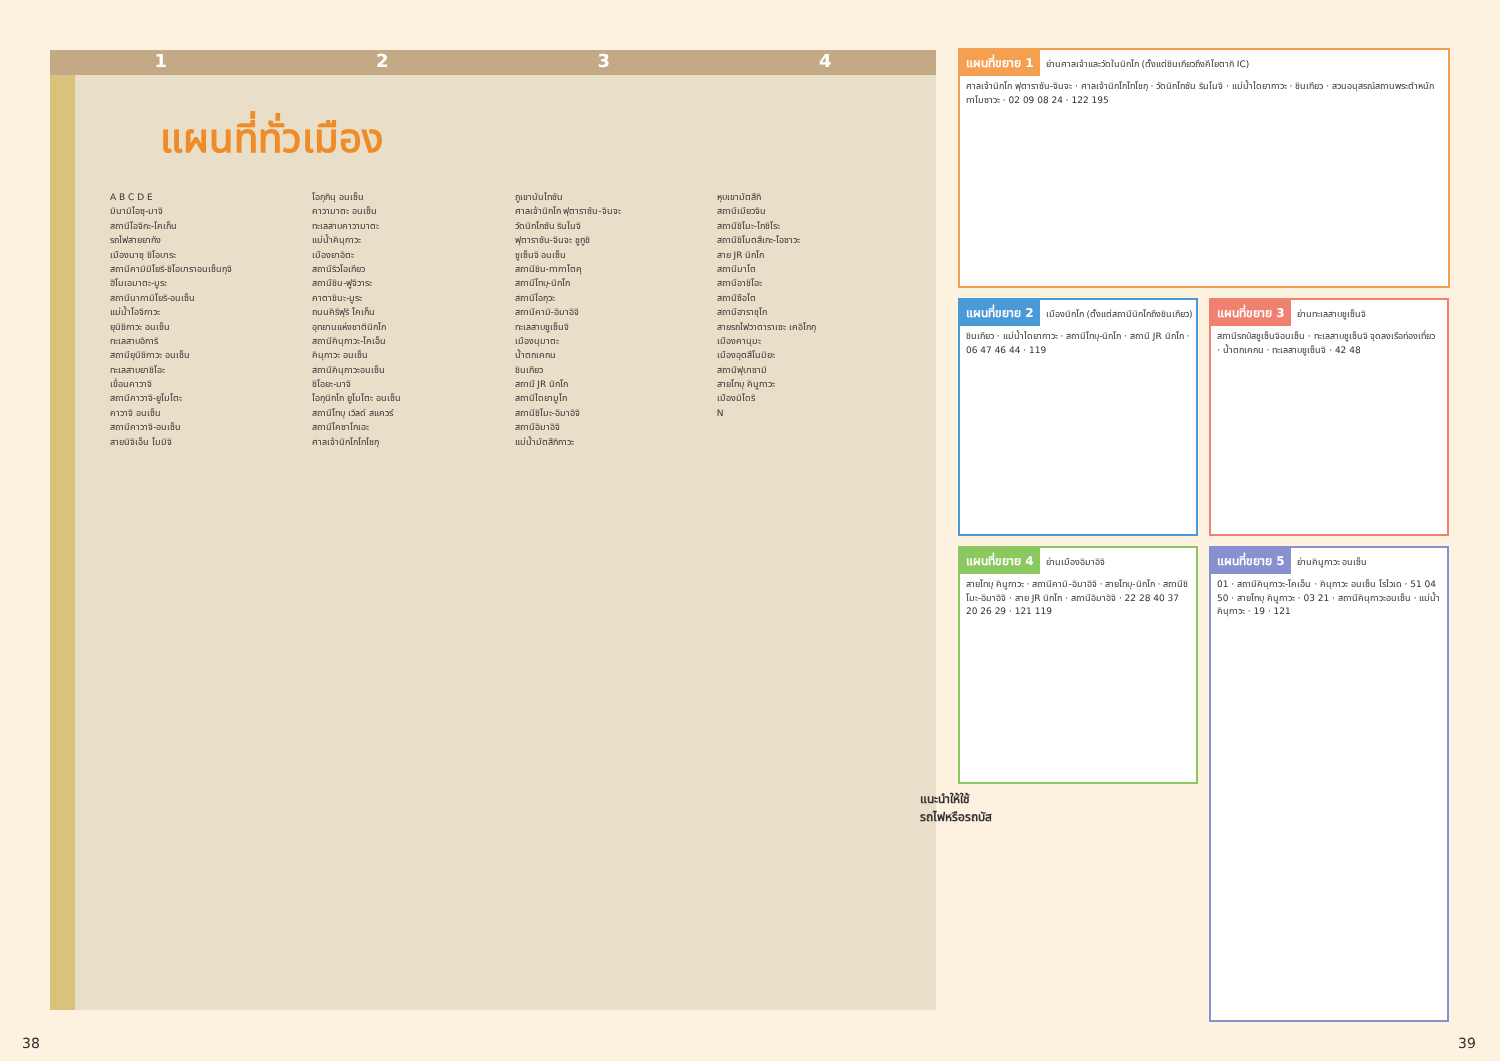1 2 3 4
แผนที่ทั่วเมือง
A B C D E
มินามิไอซุ-มาจิ
สถานีโอจิกะ-โคเก็น
รถไฟสายยากัง
เมืองนาซุ ชิโอบาระ
สถานีคามิมิโยริ-ชิโอบาราอนเซ็นกุจิ
ฮิโนเอมาตะ-มูระ
สถานีนากามิโยริ-อนเซ็น
แม่น้ำโอจิกาวะ
ยุนิชิกาวะ อนเซ็น
ทะเลสาบอิการิ
สถานียุนิชิกาวะ อนเซ็น
ทะเลสาบยาชิโอะ
เขื่อนคาวาจิ
สถานีคาวาจิ-ยูโมโตะ
คาวาจิ อนเซ็น
สถานีคาวาจิ-อนเซ็น
สายนิจิเอ็น โมมิจิ
โอกุกินุ อนเซ็น
คาวามาตะ อนเซ็น
ทะเลสาบคาวามาตะ
แม่น้ำคินุกาวะ
เมืองยาอิตะ
สถานีริวโอเกียว
สถานีชิน-ฟูจิวาระ
คาตาชินะ-มูระ
ถนนคิริฟุริ โคเก็น
อุทยานแห่งชาตินิกโก
สถานีคินุกาวะ-โคเอ็น
คินุกาวะ อนเซ็น
สถานีคินุกาวะอนเซ็น
ชิโอยะ-มาจิ
โอกุนิกโก ยูโมโตะ อนเซ็น
สถานีโทบุ เวิลด์ สแควร์
สถานีโคซาโกเอะ
ศาลเจ้านิกโกโทโชกุ
ภูเขานันไทซัน
ศาลเจ้านิกโก ฟุตาราซัน-จินจะ
วัดนิกโกซัน รินโนจิ
ฟุตาราซัน-จินจะ ชูกูชิ
ชูเซ็นจิ อนเซ็น
สถานีชิน-ทากาโตคุ
สถานีโทบุ-นิกโก
สถานีโอกุวะ
สถานีคามิ-อิมาอิจิ
ทะเลสาบชูเซ็นจิ
เมืองนุมาตะ
น้ำตกเคกน
ชินเกียว
สถานี JR นิกโก
สถานีไดยามูโก
สถานีชิโมะ-อิมาอิจิ
สถานีอิมาอิจิ
แม่น้ำมัตสึกิกาวะ
หุบเขามัตสึกิ
สถานีเมียวจิน
สถานีชิโมะ-โกชิโระ
สถานีชิโมตสึเกะ-โอซาวะ
สาย JR นิกโก
สถานีมาโต
สถานีอาชิโอะ
สถานีซือโต
สถานีฮาราชุโก
สายรถไฟวาตาราเซะ เคอิโกกุ
เมืองคานุมะ
เมืองอุตสึโนมิยะ
สถานีฟุบาซามิ
สายโทบุ คินูกาวะ
เมืองมิโดริ
N
แผนที่ขยาย 1
ย่านศาลเจ้าและวัดในนิกโก (ตั้งแต่ชินเกียวถึงคีโยตากิ IC)
ศาลเจ้านิกโก ฟุตาราซัน-จินจะ · ศาลเจ้านิกโกโทโชกุ · วัดนิกโกซัน รินโนจิ · แม่น้ำไดยากาวะ · ชินเกียว · สวนอนุสรณ์สถานพระตำหนักทาโมซาวะ · 02 09 08 24 · 122 195
แผนที่ขยาย 2
เมืองนิกโก (ตั้งแต่สถานีนิกโกถึงชินเกียว)
ชินเกียว · แม่น้ำไดยากาวะ · สถานีโทบุ-นิกโก · สถานี JR นิกโก · 06 47 46 44 · 119
แผนที่ขยาย 3
ย่านทะเลสาบชูเซ็นจิ
สถานีรถบัสชูเซ็นจิอนเซ็น · ทะเลสาบชูเซ็นจิ จุดลงเรือท่องเที่ยว · น้ำตกเคกน · ทะเลสาบชูเซ็นจิ · 42 48
แผนที่ขยาย 4
ย่านเมืองอิมาอิจิ
สายโทบุ คินูกาวะ · สถานีคามิ-อิมาอิจิ · สายโทบุ-นิกโก · สถานีชิโมะ-อิมาอิจิ · สาย JR นิกโก · สถานีอิมาอิจิ · 22 28 40 37 20 26 29 · 121 119
แผนที่ขยาย 5
ย่านคินูกาวะ อนเซ็น
01 · สถานีคินุกาวะ-โคเอ็น · คินุกาวะ อนเซ็น โรไวเด · 51 04 50 · สายโทบุ คินูกาวะ · 03 21 · สถานีคินุกาวะอนเซ็น · แม่น้ำคินุกาวะ · 19 · 121
แนะนำให้ใช้
รถไฟหรือรถบัส
38 39